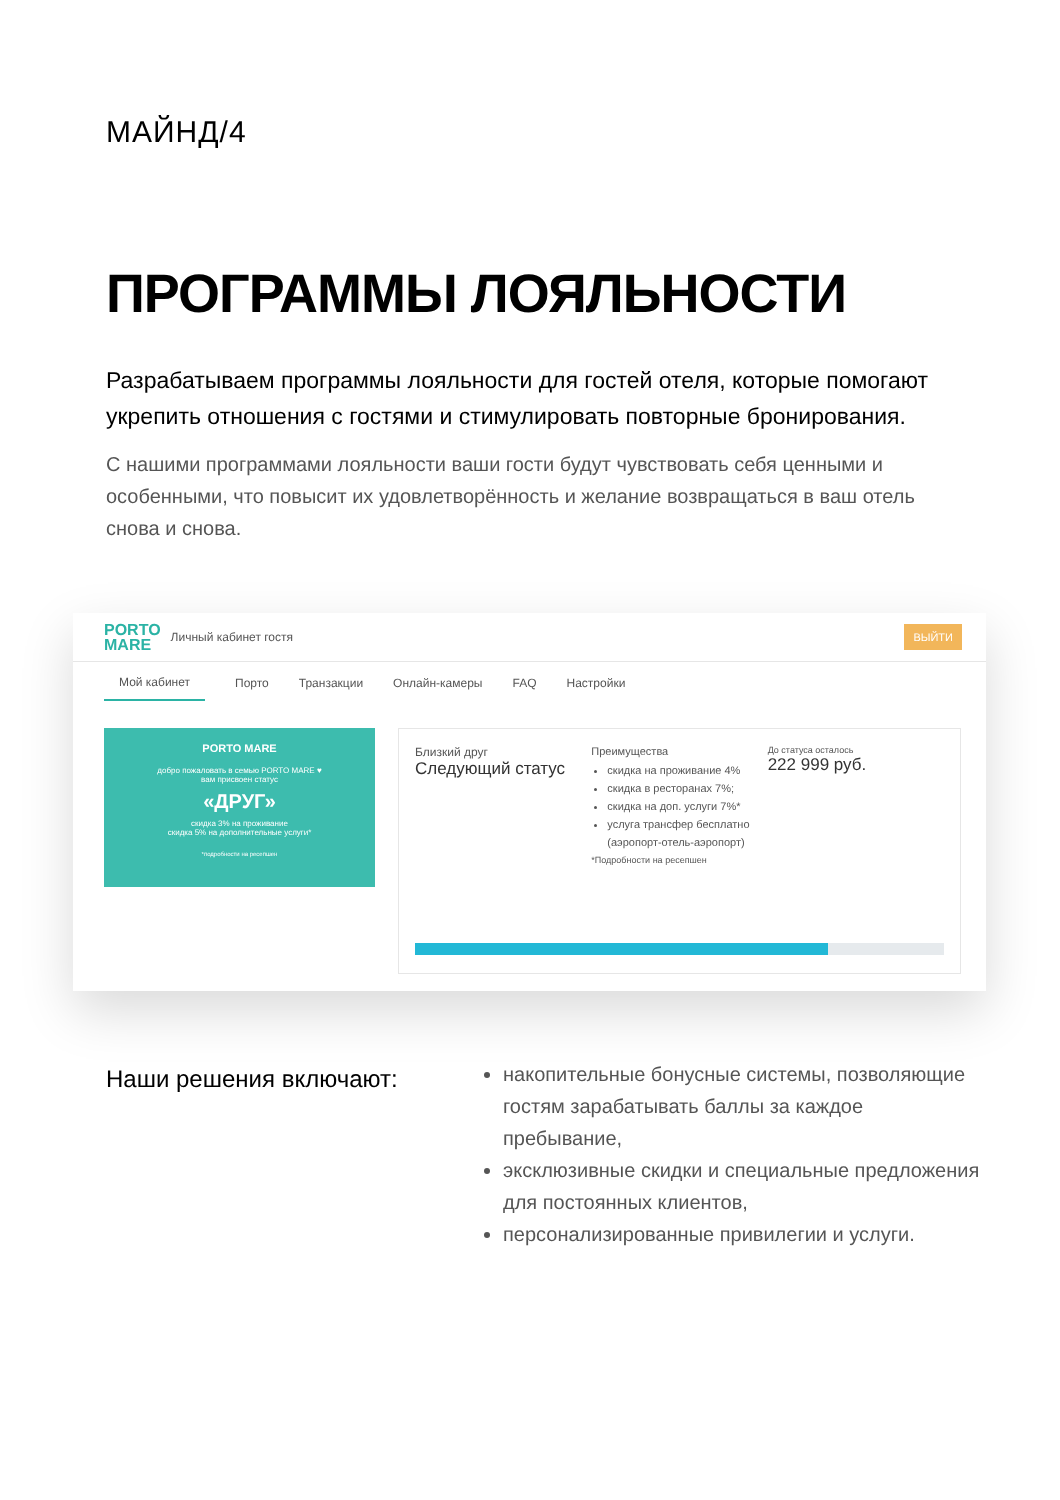МАЙНД/4
ПРОГРАММЫ ЛОЯЛЬНОСТИ
Разрабатываем программы лояльности для гостей отеля, которые помогают укрепить отношения с гостями и стимулировать повторные бронирования.
С нашими программами лояльности ваши гости будут чувствовать себя ценными и особенными, что повысит их удовлетворённость и желание возвращаться в ваш отель снова и снова.
PORTO
MARE
Личный кабинет гостя ВЫЙТИ
Мой кабинет Порто Транзакции Онлайн-камеры FAQ Настройки
PORTO MARE
добро пожаловать в семью PORTO MARE ♥
вам присвоен статус
«ДРУГ»
скидка 3% на проживание
скидка 5% на дополнительные услуги*
*подробности на ресепшен
Близкий друг
Следующий статус
Преимущества
скидка на проживание 4%
скидка в ресторанах 7%;
скидка на доп. услуги 7%*
услуга трансфер бесплатно (аэропорт-отель-аэропорт)
*Подробности на ресепшен
До статуса осталось
222 999 руб.
Наши решения включают:
накопительные бонусные системы, позволяющие гостям зарабатывать баллы за каждое пребывание,
эксклюзивные скидки и специальные предложения для постоянных клиентов,
персонализированные привилегии и услуги.